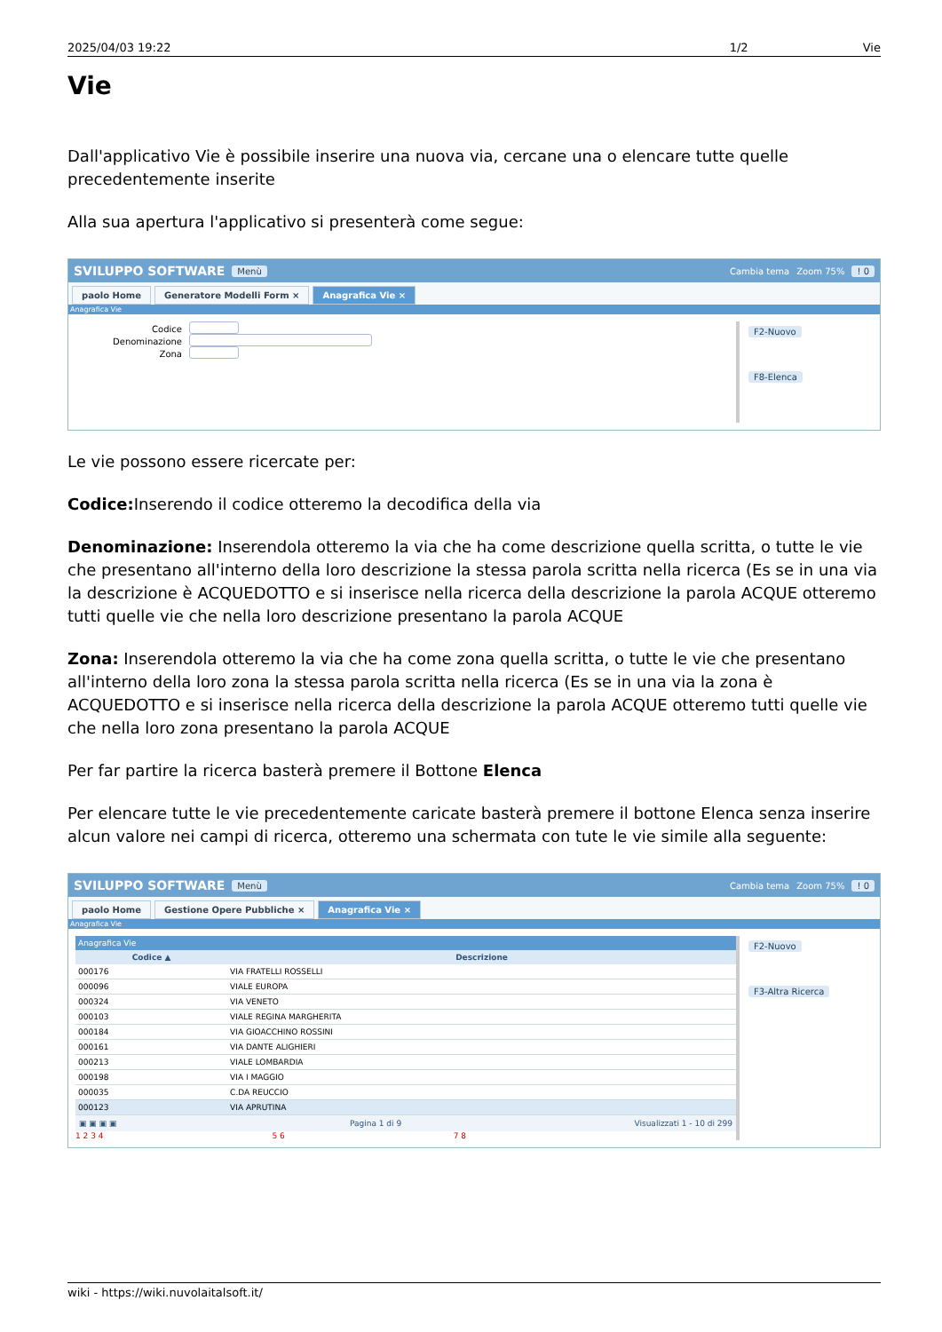2025/04/03 19:22 1/2 Vie
Vie
Dall'applicativo Vie è possibile inserire una nuova via, cercane una o elencare tutte quelle precedentemente inserite
Alla sua apertura l'applicativo si presenterà come segue:
SVILUPPO SOFTWARE Menù Cambia tema Zoom 75%! 0
paolo Home Generatore Modelli Form × Anagrafica Vie ×
Anagrafica Vie
Codice
Denominazione
Zona
F2-Nuovo
F8-Elenca
Le vie possono essere ricercate per:
Codice: Inserendo il codice otteremo la decodifica della via
Denominazione: Inserendola otteremo la via che ha come descrizione quella scritta, o tutte le vie che presentano all'interno della loro descrizione la stessa parola scritta nella ricerca (Es se in una via la descrizione è ACQUEDOTTO e si inserisce nella ricerca della descrizione la parola ACQUE otteremo tutti quelle vie che nella loro descrizione presentano la parola ACQUE
Zona: Inserendola otteremo la via che ha come zona quella scritta, o tutte le vie che presentano all'interno della loro zona la stessa parola scritta nella ricerca (Es se in una via la zona è ACQUEDOTTO e si inserisce nella ricerca della descrizione la parola ACQUE otteremo tutti quelle vie che nella loro zona presentano la parola ACQUE
Per far partire la ricerca basterà premere il Bottone Elenca
Per elencare tutte le vie precedentemente caricate basterà premere il bottone Elenca senza inserire alcun valore nei campi di ricerca, otteremo una schermata con tute le vie simile alla seguente:
SVILUPPO SOFTWARE Menù Cambia tema Zoom 75%! 0
paolo Home Gestione Opere Pubbliche × Anagrafica Vie ×
Anagrafica Vie
Anagrafica Vie
| Codice ▲ | Descrizione |
| --- | --- |
| 000176 | VIA FRATELLI ROSSELLI |
| 000096 | VIALE EUROPA |
| 000324 | VIA VENETO |
| 000103 | VIALE REGINA MARGHERITA |
| 000184 | VIA GIOACCHINO ROSSINI |
| 000161 | VIA DANTE ALIGHIERI |
| 000213 | VIALE LOMBARDIA |
| 000198 | VIA I MAGGIO |
| 000035 | C.DA REUCCIO |
| 000123 | VIA APRUTINA |
▣ ▣ ▣ ▣ Pagina 1 di 9 Visualizzati 1 - 10 di 299
1 2 3 4 5 6 7 8
F2-Nuovo
F3-Altra Ricerca
wiki - https://wiki.nuvolaitalsoft.it/